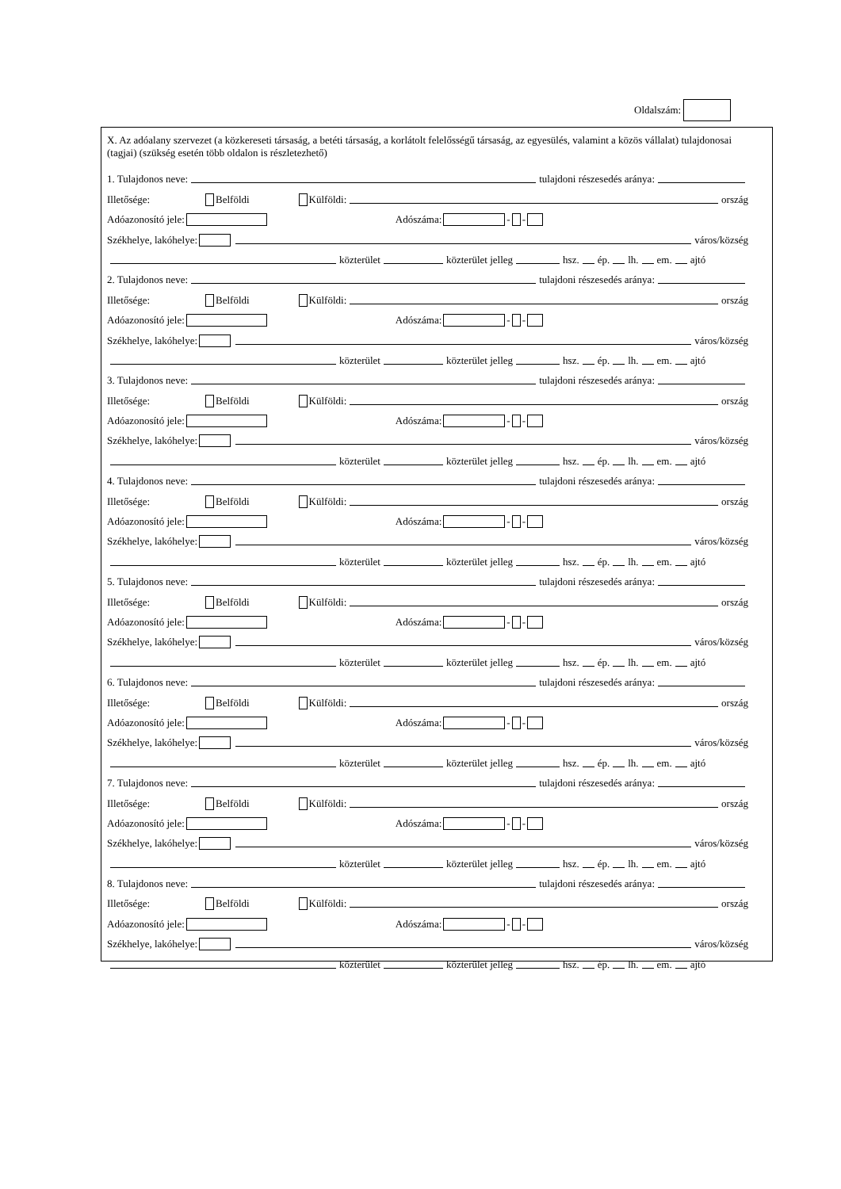Oldalszám:
X. Az adóalany szervezet (a közkereseti társaság, a betéti társaság, a korlátolt felelősségű társaság, az egyesülés, valamint a közös vállalat) tulajdonosai (tagjai) (szükség esetén több oldalon is részletezhető)
1. Tulajdonos neve: tulajdoni részesedés aránya:
Illetősége: Belföldi Külföldi: ország
Adóazonosító jele: Adószáma: - -
Székhelye, lakóhelye: város/község
közterület közterület jelleg hsz. ép. lh. em. ajtó
2. Tulajdonos neve: tulajdoni részesedés aránya:
Illetősége: Belföldi Külföldi: ország
Adóazonosító jele: Adószáma: - -
Székhelye, lakóhelye: város/község
közterület közterület jelleg hsz. ép. lh. em. ajtó
3. Tulajdonos neve: tulajdoni részesedés aránya:
Illetősége: Belföldi Külföldi: ország
Adóazonosító jele: Adószáma: - -
Székhelye, lakóhelye: város/község
közterület közterület jelleg hsz. ép. lh. em. ajtó
4. Tulajdonos neve: tulajdoni részesedés aránya:
Illetősége: Belföldi Külföldi: ország
Adóazonosító jele: Adószáma: - -
Székhelye, lakóhelye: város/község
közterület közterület jelleg hsz. ép. lh. em. ajtó
5. Tulajdonos neve: tulajdoni részesedés aránya:
Illetősége: Belföldi Külföldi: ország
Adóazonosító jele: Adószáma: - -
Székhelye, lakóhelye: város/község
közterület közterület jelleg hsz. ép. lh. em. ajtó
6. Tulajdonos neve: tulajdoni részesedés aránya:
Illetősége: Belföldi Külföldi: ország
Adóazonosító jele: Adószáma: - -
Székhelye, lakóhelye: város/község
közterület közterület jelleg hsz. ép. lh. em. ajtó
7. Tulajdonos neve: tulajdoni részesedés aránya:
Illetősége: Belföldi Külföldi: ország
Adóazonosító jele: Adószáma: - -
Székhelye, lakóhelye: város/község
közterület közterület jelleg hsz. ép. lh. em. ajtó
8. Tulajdonos neve: tulajdoni részesedés aránya:
Illetősége: Belföldi Külföldi: ország
Adóazonosító jele: Adószáma: - -
Székhelye, lakóhelye: város/község
közterület közterület jelleg hsz. ép. lh. em. ajtó